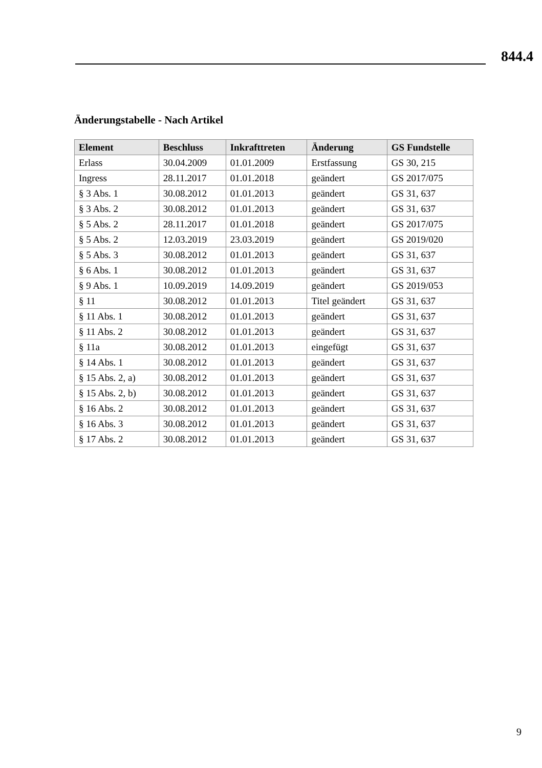844.4
Änderungstabelle - Nach Artikel
| Element | Beschluss | Inkrafttreten | Änderung | GS Fundstelle |
| --- | --- | --- | --- | --- |
| Erlass | 30.04.2009 | 01.01.2009 | Erstfassung | GS 30, 215 |
| Ingress | 28.11.2017 | 01.01.2018 | geändert | GS 2017/075 |
| § 3 Abs. 1 | 30.08.2012 | 01.01.2013 | geändert | GS 31, 637 |
| § 3 Abs. 2 | 30.08.2012 | 01.01.2013 | geändert | GS 31, 637 |
| § 5 Abs. 2 | 28.11.2017 | 01.01.2018 | geändert | GS 2017/075 |
| § 5 Abs. 2 | 12.03.2019 | 23.03.2019 | geändert | GS 2019/020 |
| § 5 Abs. 3 | 30.08.2012 | 01.01.2013 | geändert | GS 31, 637 |
| § 6 Abs. 1 | 30.08.2012 | 01.01.2013 | geändert | GS 31, 637 |
| § 9 Abs. 1 | 10.09.2019 | 14.09.2019 | geändert | GS 2019/053 |
| § 11 | 30.08.2012 | 01.01.2013 | Titel geändert | GS 31, 637 |
| § 11 Abs. 1 | 30.08.2012 | 01.01.2013 | geändert | GS 31, 637 |
| § 11 Abs. 2 | 30.08.2012 | 01.01.2013 | geändert | GS 31, 637 |
| § 11a | 30.08.2012 | 01.01.2013 | eingefügt | GS 31, 637 |
| § 14 Abs. 1 | 30.08.2012 | 01.01.2013 | geändert | GS 31, 637 |
| § 15 Abs. 2, a) | 30.08.2012 | 01.01.2013 | geändert | GS 31, 637 |
| § 15 Abs. 2, b) | 30.08.2012 | 01.01.2013 | geändert | GS 31, 637 |
| § 16 Abs. 2 | 30.08.2012 | 01.01.2013 | geändert | GS 31, 637 |
| § 16 Abs. 3 | 30.08.2012 | 01.01.2013 | geändert | GS 31, 637 |
| § 17 Abs. 2 | 30.08.2012 | 01.01.2013 | geändert | GS 31, 637 |
9